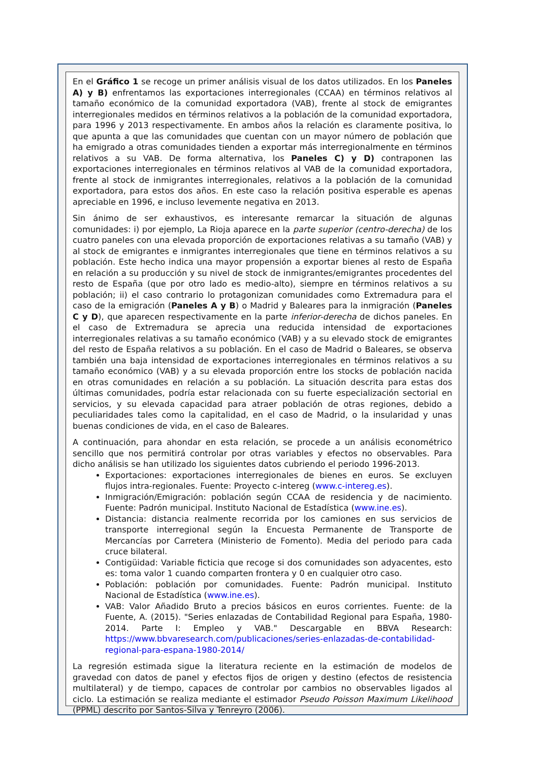En el Gráfico 1 se recoge un primer análisis visual de los datos utilizados. En los Paneles A) y B) enfrentamos las exportaciones interregionales (CCAA) en términos relativos al tamaño económico de la comunidad exportadora (VAB), frente al stock de emigrantes interregionales medidos en términos relativos a la población de la comunidad exportadora, para 1996 y 2013 respectivamente. En ambos años la relación es claramente positiva, lo que apunta a que las comunidades que cuentan con un mayor número de población que ha emigrado a otras comunidades tienden a exportar más interregionalmente en términos relativos a su VAB. De forma alternativa, los Paneles C) y D) contraponen las exportaciones interregionales en términos relativos al VAB de la comunidad exportadora, frente al stock de inmigrantes interregionales, relativos a la población de la comunidad exportadora, para estos dos años. En este caso la relación positiva esperable es apenas apreciable en 1996, e incluso levemente negativa en 2013.
Sin ánimo de ser exhaustivos, es interesante remarcar la situación de algunas comunidades: i) por ejemplo, La Rioja aparece en la parte superior (centro-derecha) de los cuatro paneles con una elevada proporción de exportaciones relativas a su tamaño (VAB) y al stock de emigrantes e inmigrantes interregionales que tiene en términos relativos a su población. Este hecho indica una mayor propensión a exportar bienes al resto de España en relación a su producción y su nivel de stock de inmigrantes/emigrantes procedentes del resto de España (que por otro lado es medio-alto), siempre en términos relativos a su población; ii) el caso contrario lo protagonizan comunidades como Extremadura para el caso de la emigración (Paneles A y B) o Madrid y Baleares para la inmigración (Paneles C y D), que aparecen respectivamente en la parte inferior-derecha de dichos paneles. En el caso de Extremadura se aprecia una reducida intensidad de exportaciones interregionales relativas a su tamaño económico (VAB) y a su elevado stock de emigrantes del resto de España relativos a su población. En el caso de Madrid o Baleares, se observa también una baja intensidad de exportaciones interregionales en términos relativos a su tamaño económico (VAB) y a su elevada proporción entre los stocks de población nacida en otras comunidades en relación a su población. La situación descrita para estas dos últimas comunidades, podría estar relacionada con su fuerte especialización sectorial en servicios, y su elevada capacidad para atraer población de otras regiones, debido a peculiaridades tales como la capitalidad, en el caso de Madrid, o la insularidad y unas buenas condiciones de vida, en el caso de Baleares.
A continuación, para ahondar en esta relación, se procede a un análisis econométrico sencillo que nos permitirá controlar por otras variables y efectos no observables. Para dicho análisis se han utilizado los siguientes datos cubriendo el periodo 1996-2013.
Exportaciones: exportaciones interregionales de bienes en euros. Se excluyen flujos intra-regionales. Fuente: Proyecto c-intereg (www.c-intereg.es).
Inmigración/Emigración: población según CCAA de residencia y de nacimiento. Fuente: Padrón municipal. Instituto Nacional de Estadística (www.ine.es).
Distancia: distancia realmente recorrida por los camiones en sus servicios de transporte interregional según la Encuesta Permanente de Transporte de Mercancías por Carretera (Ministerio de Fomento). Media del periodo para cada cruce bilateral.
Contigüidad: Variable ficticia que recoge si dos comunidades son adyacentes, esto es: toma valor 1 cuando comparten frontera y 0 en cualquier otro caso.
Población: población por comunidades. Fuente: Padrón municipal. Instituto Nacional de Estadística (www.ine.es).
VAB: Valor Añadido Bruto a precios básicos en euros corrientes. Fuente: de la Fuente, A. (2015). "Series enlazadas de Contabilidad Regional para España, 1980-2014. Parte I: Empleo y VAB." Descargable en BBVA Research: https://www.bbvaresearch.com/publicaciones/series-enlazadas-de-contabilidad-regional-para-espana-1980-2014/
La regresión estimada sigue la literatura reciente en la estimación de modelos de gravedad con datos de panel y efectos fijos de origen y destino (efectos de resistencia multilateral) y de tiempo, capaces de controlar por cambios no observables ligados al ciclo. La estimación se realiza mediante el estimador Pseudo Poisson Maximum Likelihood (PPML) descrito por Santos-Silva y Tenreyro (2006).